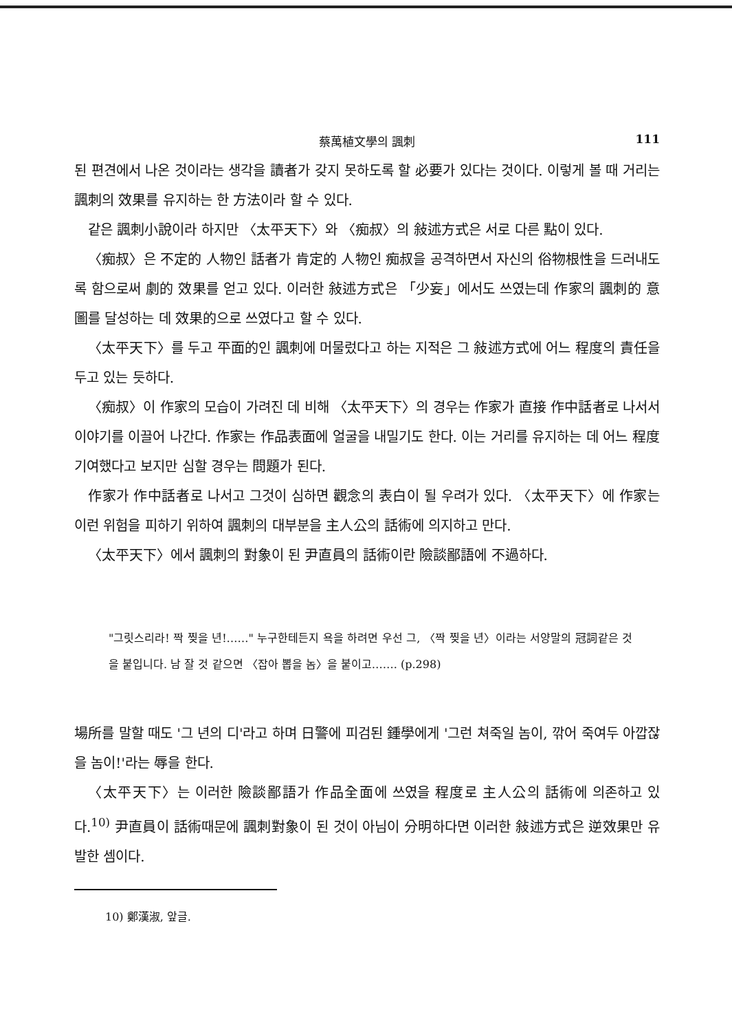蔡萬植文學의 諷刺 111
된 편견에서 나온 것이라는 생각을 讀者가 갖지 못하도록 할 必要가 있다는 것이다. 이렇게 볼 때 거리는 諷刺의 效果를 유지하는 한 方法이라 할 수 있다.
같은 諷刺小說이라 하지만 〈太平天下〉와 〈痴叔〉의 敍述方式은 서로 다른 點이 있다.
〈痴叔〉은 不定的 人物인 話者가 肯定的 人物인 痴叔을 공격하면서 자신의 俗物根性을 드러내도록 함으로써 劇的 效果를 얻고 있다. 이러한 敍述方式은 「少妄」에서도 쓰였는데 作家의 諷刺的 意圖를 달성하는 데 效果的으로 쓰였다고 할 수 있다.
〈太平天下〉를 두고 平面的인 諷刺에 머물렀다고 하는 지적은 그 敍述方式에 어느 程度의 責任을 두고 있는 듯하다.
〈痴叔〉이 作家의 모습이 가려진 데 비해 〈太平天下〉의 경우는 作家가 直接 作中話者로 나서서 이야기를 이끌어 나간다. 作家는 作品表面에 얼굴을 내밀기도 한다. 이는 거리를 유지하는 데 어느 程度 기여했다고 보지만 심할 경우는 問題가 된다.
作家가 作中話者로 나서고 그것이 심하면 觀念의 表白이 될 우려가 있다. 〈太平天下〉에 作家는 이런 위험을 피하기 위하여 諷刺의 대부분을 主人公의 話術에 의지하고 만다.
〈太平天下〉에서 諷刺의 對象이 된 尹直員의 話術이란 險談鄙語에 不過하다.
"그릿스리라! 짝 찢을 년!……" 누구한테든지 욕을 하려면 우선 그, 〈짝 찢을 년〉이라는 서양말의 冠詞같은 것을 붙입니다. 남 잘 것 같으면 〈잡아 뽑을 놈〉을 붙이고……. (p.298)
場所를 말할 때도 '그 년의 디'라고 하며 日警에 피검된 鍾學에게 '그런 쳐죽일 놈이, 깎어 죽여두 아깝잖을 놈이!'라는 辱을 한다.
〈太平天下〉는 이러한 險談鄙語가 作品全面에 쓰였을 程度로 主人公의 話術에 의존하고 있다.<sup>10)</sup> 尹直員이 話術때문에 諷刺對象이 된 것이 아님이 分明하다면 이러한 敍述方式은 逆效果만 유발한 셈이다.
10) 鄭漢淑, 앞글.